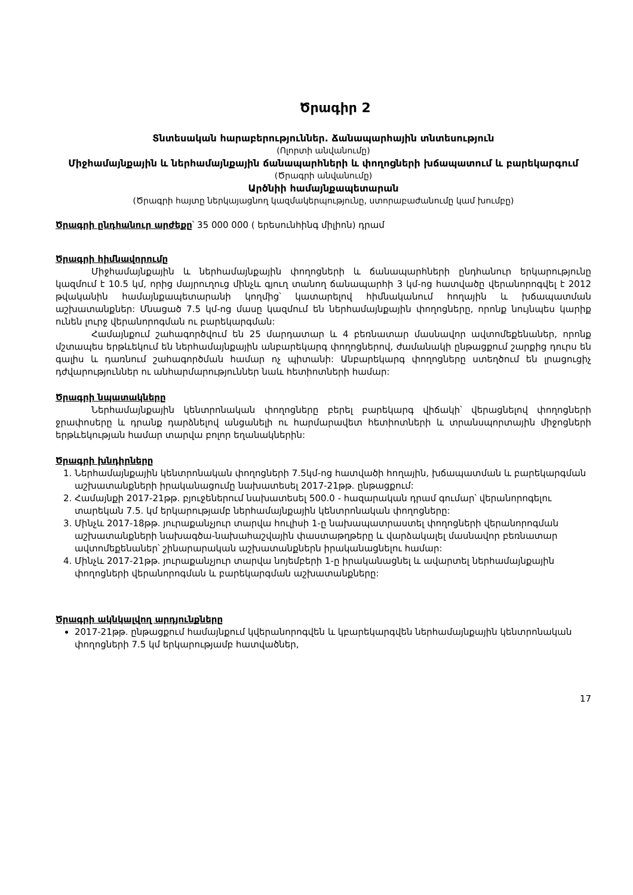Ծրագիր 2
Տնտեսական հարաբերություններ. Ճանապարհային տնտեսություն
(Ոլորտի անվանումը)
Միջհամայնքային և ներհամայնքային ճանապարհների և փողոցների խճապատում և բարեկարգում
(Ծրագրի անվանումը)
Արծնիի համայնքապետարան
(Ծրագրի հայտը ներկայացնող կազմակերպությունը, ստորաբաժանումը կամ խումբը)
Ծրագրի ընդհանուր արժեքը՝ 35 000 000 ( երեսունհինգ միլիոն) դրամ
Ծրագրի հիմնավորումը
Միջհամայնքային և ներհամայնքային փողոցների և ճանապարհների ընդհանուր երկարությունը կազմում է 10.5 կմ, որից մայրուղուց մինչև գյուղ տանող ճանապարհի 3 կմ-ոց հատվածը վերանորոգվել է 2012 թվականին համայնքապետարանի կողմից՝ կատարելով հիմնականում հողային և խճապատման աշխատանքներ: Մնացած 7.5 կմ-ոց մասը կազմում են ներհամայնքային փողոցները, որոնք նույնպես կարիք ունեն լուրջ վերանորոգման ու բարեկարգման:
Համայնքում շահագործվում են 25 մարդատար և 4 բեռնատար մասնավոր ավտոմեքենաներ, որոնք մշտապես երթևեկում են ներհամայնքային անբարեկարգ փողոցներով, ժամանակի ընթացքում շարքից դուրս են գալիս և դառնում շահագործման համար ոչ պիտանի: Անբարեկարգ փողոցները ստեղծում են լրացուցիչ դժվարություններ ու անհարմարություններ նաև հետիոտների համար:
Ծրագրի նպատակները
Ներհամայնքային կենտրոնական փողոցները բերել բարեկարգ վիճակի՝ վերացնելով փողոցների ջրափոսերը և դրանք դարձնելով անցանելի ու հարմարավետ հետիոտների և տրանսպորտային միջոցների երթևեկության համար տարվա բոլոր եղանակներին:
Ծրագրի խնդիրները
1. Ներհամայնքային կենտրոնական փողոցների 7.5կմ-ոց հատվածի հողային, խճապատման և բարեկարգման աշխատանքների իրականացումը նախատեսել 2017-21թթ. ընթացքում:
2. Համայնքի 2017-21թթ. բյուջեներում նախատեսել 500.0 - հազարական դրամ գումար՝ վերանորոգելու տարեկան 7.5. կմ երկարությամբ ներհամայնքային կենտրոնական փողոցները:
3. Մինչև 2017-18թթ. յուրաքանչյուր տարվա հուլիսի 1-ը նախապատրաստել փողոցների վերանորոգման աշխատանքների նախագծա-նախահաշվային փաստաթղթերը և վարձակալել մասնավոր բեռնատար ավտոմեքենաներ՝ շինարարական աշխատանքներն իրականացնելու համար:
4. Մինչև 2017-21թթ. յուրաքանչյուր տարվա նոյեմբերի 1-ը իրականացնել և ավարտել ներհամայնքային փողոցների վերանորոգման և բարեկարգման աշխատանքները:
Ծրագրի ակնկալվող արդյունքները
2017-21թթ. ընթացքում համայնքում կվերանորոգվեն և կբարեկարգվեն ներհամայնքային կենտրոնական փողոցների 7.5 կմ երկարությամբ հատվածներ,
17